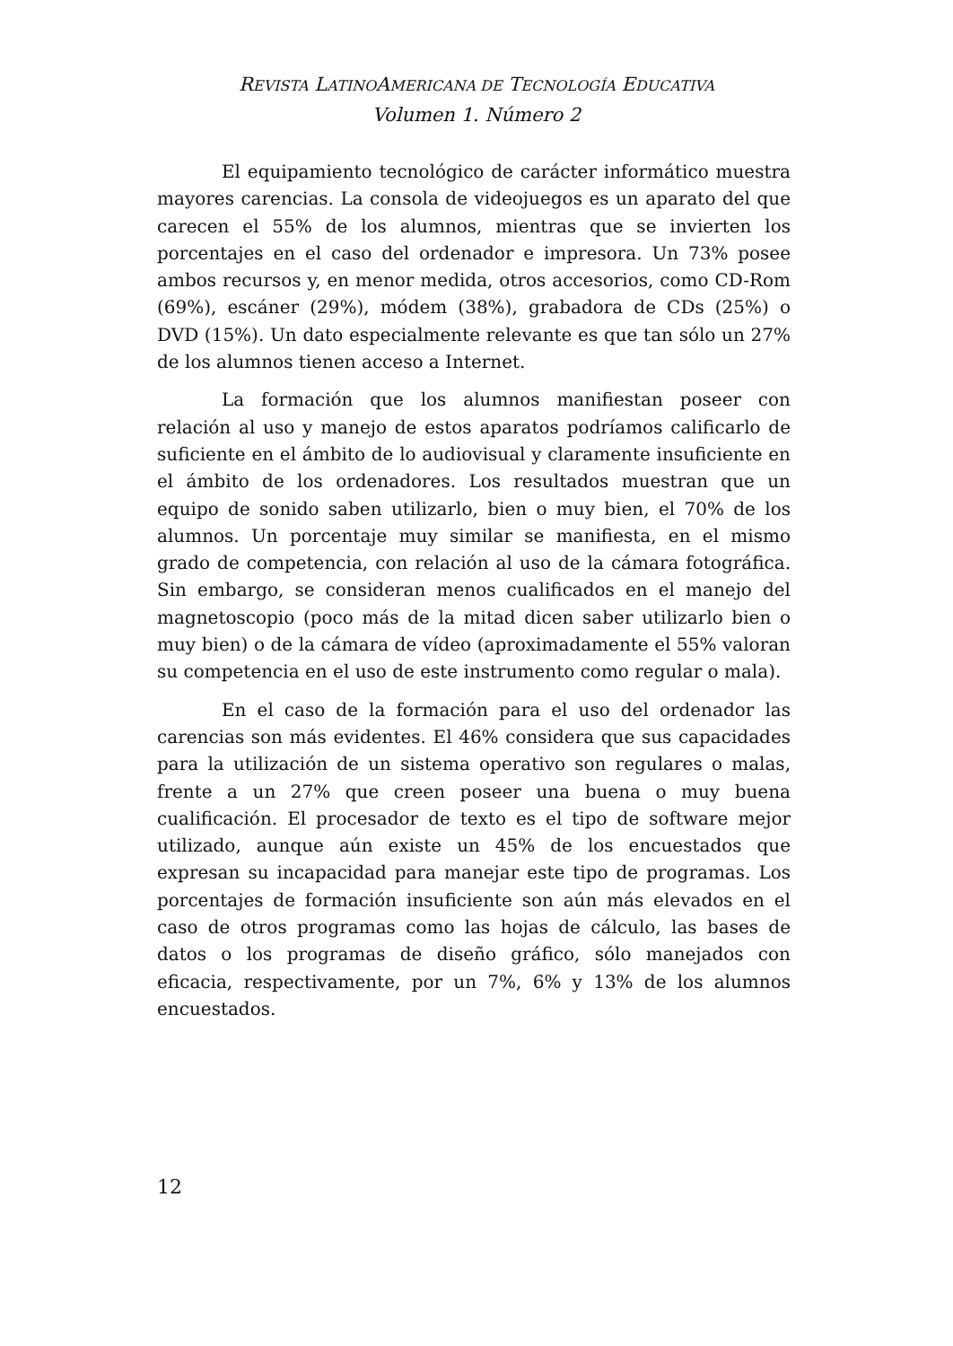REVISTA LATINOAMERICANA DE TECNOLOGÍA EDUCATIVA
Volumen 1. Número 2
El equipamiento tecnológico de carácter informático muestra mayores carencias. La consola de videojuegos es un aparato del que carecen el 55% de los alumnos, mientras que se invierten los porcentajes en el caso del ordenador e impresora. Un 73% posee ambos recursos y, en menor medida, otros accesorios, como CD-Rom (69%), escáner (29%), módem (38%), grabadora de CDs (25%) o DVD (15%). Un dato especialmente relevante es que tan sólo un 27% de los alumnos tienen acceso a Internet.
La formación que los alumnos manifiestan poseer con relación al uso y manejo de estos aparatos podríamos calificarlo de suficiente en el ámbito de lo audiovisual y claramente insuficiente en el ámbito de los ordenadores. Los resultados muestran que un equipo de sonido saben utilizarlo, bien o muy bien, el 70% de los alumnos. Un porcentaje muy similar se manifiesta, en el mismo grado de competencia, con relación al uso de la cámara fotográfica. Sin embargo, se consideran menos cualificados en el manejo del magnetoscopio (poco más de la mitad dicen saber utilizarlo bien o muy bien) o de la cámara de vídeo (aproximadamente el 55% valoran su competencia en el uso de este instrumento como regular o mala).
En el caso de la formación para el uso del ordenador las carencias son más evidentes. El 46% considera que sus capacidades para la utilización de un sistema operativo son regulares o malas, frente a un 27% que creen poseer una buena o muy buena cualificación. El procesador de texto es el tipo de software mejor utilizado, aunque aún existe un 45% de los encuestados que expresan su incapacidad para manejar este tipo de programas. Los porcentajes de formación insuficiente son aún más elevados en el caso de otros programas como las hojas de cálculo, las bases de datos o los programas de diseño gráfico, sólo manejados con eficacia, respectivamente, por un 7%, 6% y 13% de los alumnos encuestados.
12